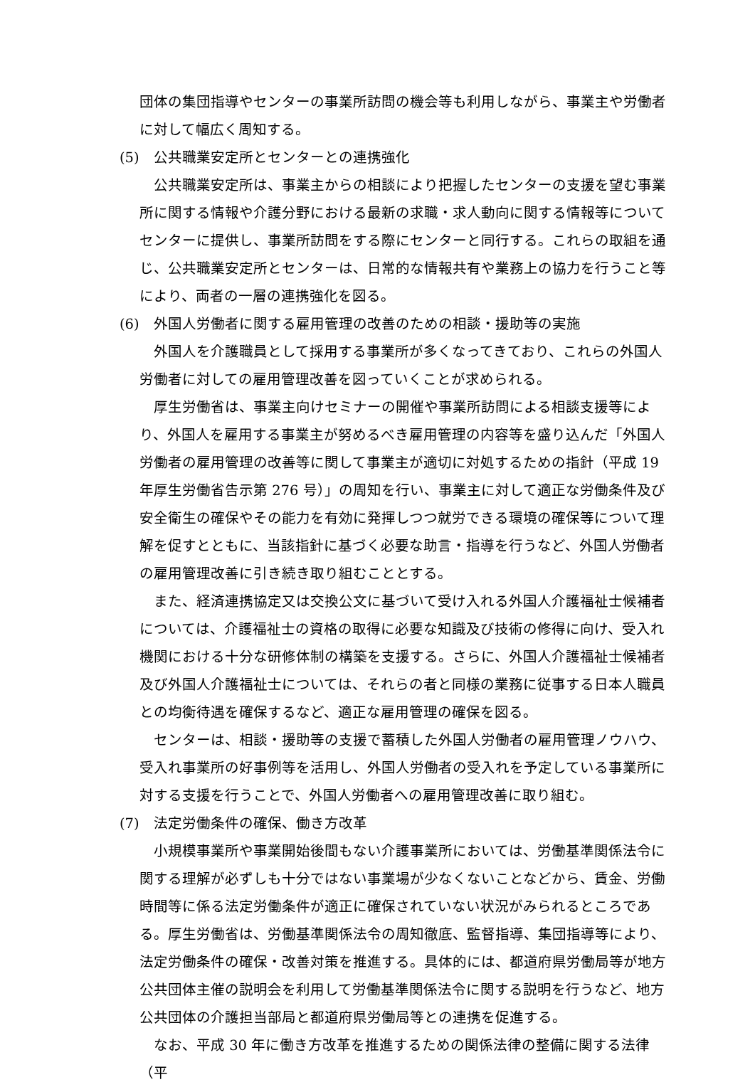団体の集団指導やセンターの事業所訪問の機会等も利用しながら、事業主や労働者に対して幅広く周知する。
(5) 公共職業安定所とセンターとの連携強化
公共職業安定所は、事業主からの相談により把握したセンターの支援を望む事業所に関する情報や介護分野における最新の求職・求人動向に関する情報等についてセンターに提供し、事業所訪問をする際にセンターと同行する。これらの取組を通じ、公共職業安定所とセンターは、日常的な情報共有や業務上の協力を行うこと等により、両者の一層の連携強化を図る。
(6) 外国人労働者に関する雇用管理の改善のための相談・援助等の実施
外国人を介護職員として採用する事業所が多くなってきており、これらの外国人労働者に対しての雇用管理改善を図っていくことが求められる。
厚生労働省は、事業主向けセミナーの開催や事業所訪問による相談支援等により、外国人を雇用する事業主が努めるべき雇用管理の内容等を盛り込んだ「外国人労働者の雇用管理の改善等に関して事業主が適切に対処するための指針（平成 19 年厚生労働省告示第 276 号）」の周知を行い、事業主に対して適正な労働条件及び安全衛生の確保やその能力を有効に発揮しつつ就労できる環境の確保等について理解を促すとともに、当該指針に基づく必要な助言・指導を行うなど、外国人労働者の雇用管理改善に引き続き取り組むこととする。
また、経済連携協定又は交換公文に基づいて受け入れる外国人介護福祉士候補者については、介護福祉士の資格の取得に必要な知識及び技術の修得に向け、受入れ機関における十分な研修体制の構築を支援する。さらに、外国人介護福祉士候補者及び外国人介護福祉士については、それらの者と同様の業務に従事する日本人職員との均衡待遇を確保するなど、適正な雇用管理の確保を図る。
センターは、相談・援助等の支援で蓄積した外国人労働者の雇用管理ノウハウ、受入れ事業所の好事例等を活用し、外国人労働者の受入れを予定している事業所に対する支援を行うことで、外国人労働者への雇用管理改善に取り組む。
(7) 法定労働条件の確保、働き方改革
小規模事業所や事業開始後間もない介護事業所においては、労働基準関係法令に関する理解が必ずしも十分ではない事業場が少なくないことなどから、賃金、労働時間等に係る法定労働条件が適正に確保されていない状況がみられるところである。厚生労働省は、労働基準関係法令の周知徹底、監督指導、集団指導等により、法定労働条件の確保・改善対策を推進する。具体的には、都道府県労働局等が地方公共団体主催の説明会を利用して労働基準関係法令に関する説明を行うなど、地方公共団体の介護担当部局と都道府県労働局等との連携を促進する。
なお、平成 30 年に働き方改革を推進するための関係法律の整備に関する法律（平